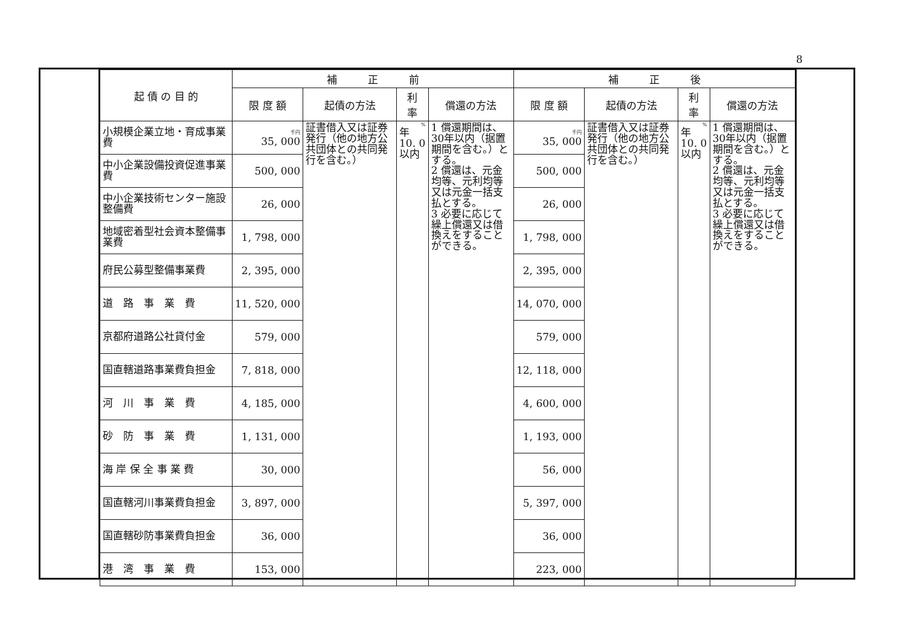8
| 起 債 の 目 的 | 補 正 前 | | | | 補 正 後 | | | |
| --- | --- | --- | --- | --- | --- | --- | --- | --- |
| | 限 度 額 | 起債の方法 | 利 率 | 償還の方法 | 限 度 額 | 起債の方法 | 利 率 | 償還の方法 |
| 小規模企業立地・育成事業費 | 千円 35, 000 | 証書借入又は証券発行（他の地方公共団体との共同発行を含む。） | % 年 10. 0以内 | 1 償還期間は、30年以内（据置期間を含む。）とする。 2 償還は、元金均等、元利均等又は元金一括支払とする。 3 必要に応じて繰上償還又は借換えをすることができる。 | 千円 35, 000 | 証書借入又は証券発行（他の地方公共団体との共同発行を含む。） | % 年 10. 0以内 | 1 償還期間は、30年以内（据置期間を含む。）とする。 2 償還は、元金均等、元利均等又は元金一括支払とする。 3 必要に応じて繰上償還又は借換えをすることができる。 |
| 中小企業設備投資促進事業費 | 500, 000 | | | | 500, 000 | | | |
| 中小企業技術センター施設整備費 | 26, 000 | | | | 26, 000 | | | |
| 地域密着型社会資本整備事業費 | 1, 798, 000 | | | | 1, 798, 000 | | | |
| 府民公募型整備事業費 | 2, 395, 000 | | | | 2, 395, 000 | | | |
| 道 路 事 業 費 | 11, 520, 000 | | | | 14, 070, 000 | | | |
| 京都府道路公社貸付金 | 579, 000 | | | | 579, 000 | | | |
| 国直轄道路事業費負担金 | 7, 818, 000 | | | | 12, 118, 000 | | | |
| 河 川 事 業 費 | 4, 185, 000 | | | | 4, 600, 000 | | | |
| 砂 防 事 業 費 | 1, 131, 000 | | | | 1, 193, 000 | | | |
| 海 岸 保 全 事 業 費 | 30, 000 | | | | 56, 000 | | | |
| 国直轄河川事業費負担金 | 3, 897, 000 | | | | 5, 397, 000 | | | |
| 国直轄砂防事業費負担金 | 36, 000 | | | | 36, 000 | | | |
| 港 湾 事 業 費 | 153, 000 | | | | 223, 000 | | | |